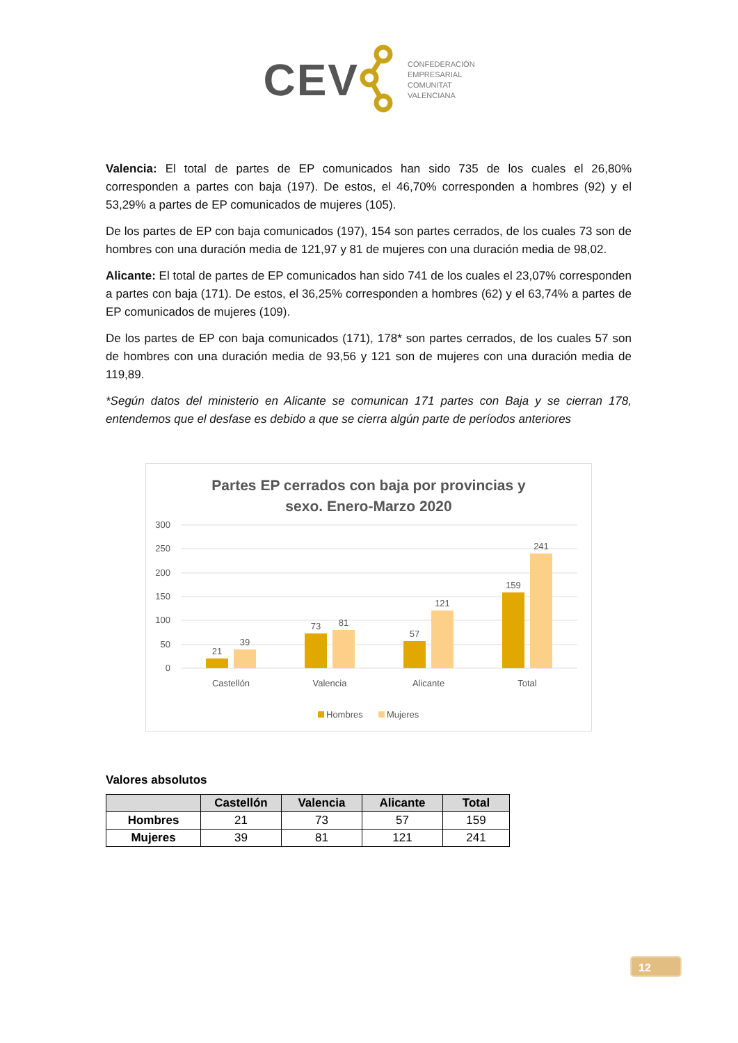CEV
CONFEDERACIÓN
EMPRESARIAL
COMUNITAT
VALENCIANA
Valencia: El total de partes de EP comunicados han sido 735 de los cuales el 26,80% corresponden a partes con baja (197). De estos, el 46,70% corresponden a hombres (92) y el 53,29% a partes de EP comunicados de mujeres (105).
De los partes de EP con baja comunicados (197), 154 son partes cerrados, de los cuales 73 son de hombres con una duración media de 121,97 y 81 de mujeres con una duración media de 98,02.
Alicante: El total de partes de EP comunicados han sido 741 de los cuales el 23,07% corresponden a partes con baja (171). De estos, el 36,25% corresponden a hombres (62) y el 63,74% a partes de EP comunicados de mujeres (109).
De los partes de EP con baja comunicados (171), 178* son partes cerrados, de los cuales 57 son de hombres con una duración media de 93,56 y 121 son de mujeres con una duración media de 119,89.
*Según datos del ministerio en Alicante se comunican 171 partes con Baja y se cierran 178, entendemos que el desfase es debido a que se cierra algún parte de períodos anteriores
Partes EP cerrados con baja por provincias y
sexo. Enero-Marzo 2020
300
250
200
150
100
50
0
21
39
73
81
57
121
159
241
Castellón
Valencia
Alicante
Total
Hombres
Mujeres
Valores absolutos
| | Castellón | Valencia | Alicante | Total |
| --- | --- | --- | --- | --- |
| Hombres | 21 | 73 | 57 | 159 |
| Mujeres | 39 | 81 | 121 | 241 |
12